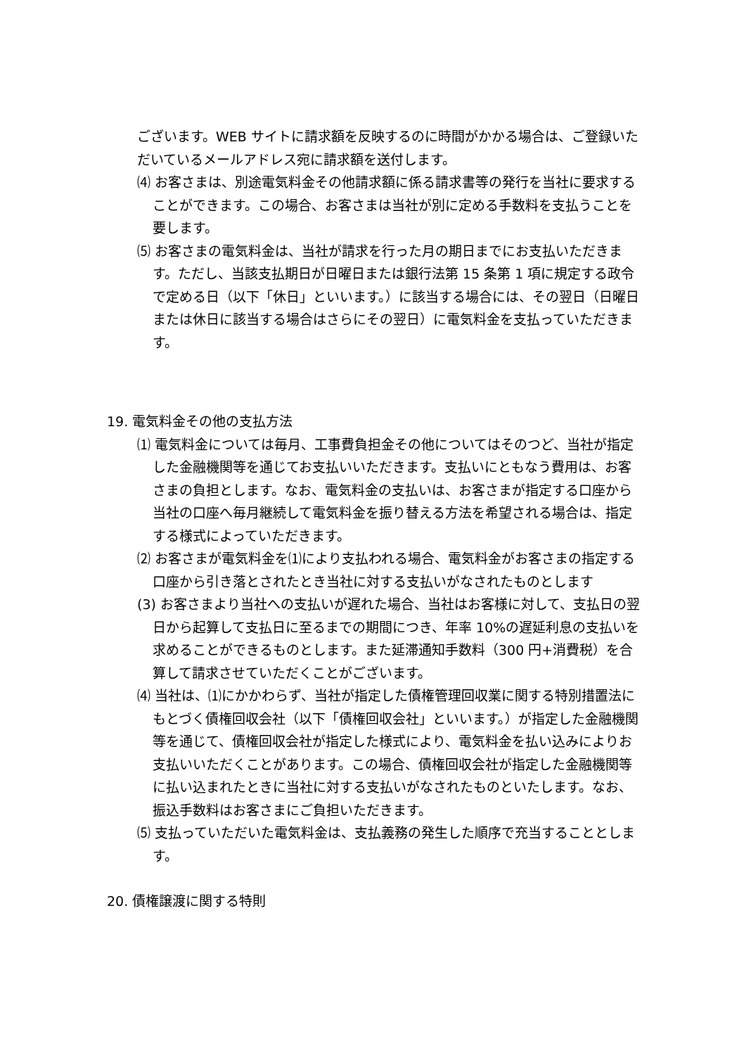ございます。WEB サイトに請求額を反映するのに時間がかかる場合は、ご登録いただいているメールアドレス宛に請求額を送付します。
⑷ お客さまは、別途電気料金その他請求額に係る請求書等の発行を当社に要求することができます。この場合、お客さまは当社が別に定める手数料を支払うことを要します。
⑸ お客さまの電気料金は、当社が請求を行った月の期日までにお支払いただきます。ただし、当該支払期日が日曜日または銀行法第 15 条第 1 項に規定する政令で定める日（以下「休日」といいます。）に該当する場合には、その翌日（日曜日または休日に該当する場合はさらにその翌日）に電気料金を支払っていただきます。
19. 電気料金その他の支払方法
⑴ 電気料金については毎月、工事費負担金その他についてはそのつど、当社が指定した金融機関等を通じてお支払いいただきます。支払いにともなう費用は、お客さまの負担とします。なお、電気料金の支払いは、お客さまが指定する口座から当社の口座へ毎月継続して電気料金を振り替える方法を希望される場合は、指定する様式によっていただきます。
⑵ お客さまが電気料金を⑴により支払われる場合、電気料金がお客さまの指定する口座から引き落とされたとき当社に対する支払いがなされたものとします
(3) お客さまより当社への支払いが遅れた場合、当社はお客様に対して、支払日の翌日から起算して支払日に至るまでの期間につき、年率 10%の遅延利息の支払いを求めることができるものとします。また延滞通知手数料（300 円+消費税）を合算して請求させていただくことがございます。
⑷ 当社は、⑴にかかわらず、当社が指定した債権管理回収業に関する特別措置法にもとづく債権回収会社（以下「債権回収会社」といいます。）が指定した金融機関等を通じて、債権回収会社が指定した様式により、電気料金を払い込みによりお支払いいただくことがあります。この場合、債権回収会社が指定した金融機関等に払い込まれたときに当社に対する支払いがなされたものといたします。なお、振込手数料はお客さまにご負担いただきます。
⑸ 支払っていただいた電気料金は、支払義務の発生した順序で充当することとします。
20. 債権譲渡に関する特則